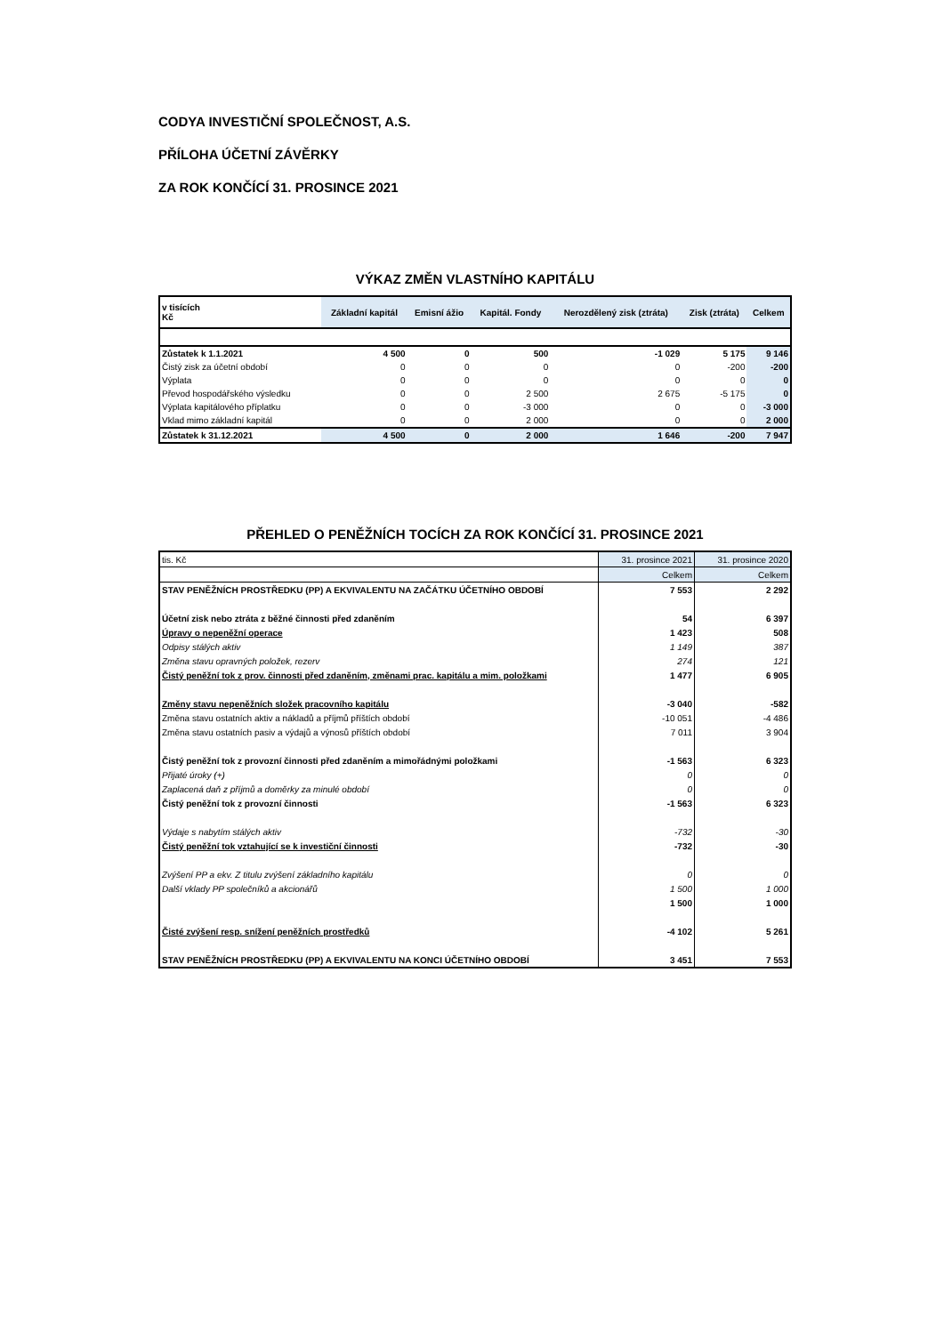CODYA INVESTIČNÍ SPOLEČNOST, A.S.
PŘÍLOHA ÚČETNÍ ZÁVĚRKY
ZA ROK KONČÍCÍ 31. PROSINCE 2021
VÝKAZ ZMĚN VLASTNÍHO KAPITÁLU
| v tisících Kč | Základní kapitál | Emisní ážio | Kapitál. Fondy | Nerozdělený zisk (ztráta) | Zisk (ztráta) | Celkem |
| --- | --- | --- | --- | --- | --- | --- |
| Zůstatek k 1.1.2021 | 4 500 | 0 | 500 | -1 029 | 5 175 | 9 146 |
| Čistý zisk za účetní období | 0 | 0 | 0 | 0 | -200 | -200 |
| Výplata | 0 | 0 | 0 | 0 | 0 | 0 |
| Převod hospodářského výsledku | 0 | 0 | 2 500 | 2 675 | -5 175 | 0 |
| Výplata kapitálového příplatku | 0 | 0 | -3 000 | 0 | 0 | -3 000 |
| Vklad mimo základní kapitál | 0 | 0 | 2 000 | 0 | 0 | 2 000 |
| Zůstatek k 31.12.2021 | 4 500 | 0 | 2 000 | 1 646 | -200 | 7 947 |
PŘEHLED O PENĚŽNÍCH TOCÍCH ZA ROK KONČÍCÍ 31. PROSINCE 2021
| tis. Kč | 31. prosince 2021 | 31. prosince 2020 |
| | Celkem | Celkem |
| STAV PENĚŽNÍCH PROSTŘEDKU (PP) A EKVIVALENTU NA ZAČÁTKU ÚČETNÍHO OBDOBÍ | 7 553 | 2 292 |
| Účetní zisk nebo ztráta z běžné činnosti před zdaněním | 54 | 6 397 |
| Úpravy o nepeněžní operace | 1 423 | 508 |
| Odpisy stálých aktiv | 1 149 | 387 |
| Změna stavu opravných položek, rezerv | 274 | 121 |
| Čistý peněžní tok z prov. činnosti před zdaněním, změnami prac. kapitálu a mim. položkami | 1 477 | 6 905 |
| Změny stavu nepeněžních složek pracovního kapitálu | -3 040 | -582 |
| Změna stavu ostatních aktiv a nákladů a příjmů příštích období | -10 051 | -4 486 |
| Změna stavu ostatních pasiv a výdajů a výnosů příštích období | 7 011 | 3 904 |
| Čistý peněžní tok z provozní činnosti před zdaněním a mimořádnými položkami | -1 563 | 6 323 |
| Přijaté úroky (+) | 0 | 0 |
| Zaplacená daň z příjmů a doměrky za minulé období | 0 | 0 |
| Čistý peněžní tok z provozní činnosti | -1 563 | 6 323 |
| Výdaje s nabytím stálých aktiv | -732 | -30 |
| Čistý peněžní tok vztahující se k investiční činnosti | -732 | -30 |
| Zvýšení PP a ekv. Z titulu zvýšení základního kapitálu | 0 | 0 |
| Další vklady PP společníků a akcionářů | 1 500 | 1 000 |
| | 1 500 | 1 000 |
| Čisté zvýšení resp. snížení peněžních prostředků | -4 102 | 5 261 |
| STAV PENĚŽNÍCH PROSTŘEDKU (PP) A EKVIVALENTU NA KONCI ÚČETNÍHO OBDOBÍ | 3 451 | 7 553 |